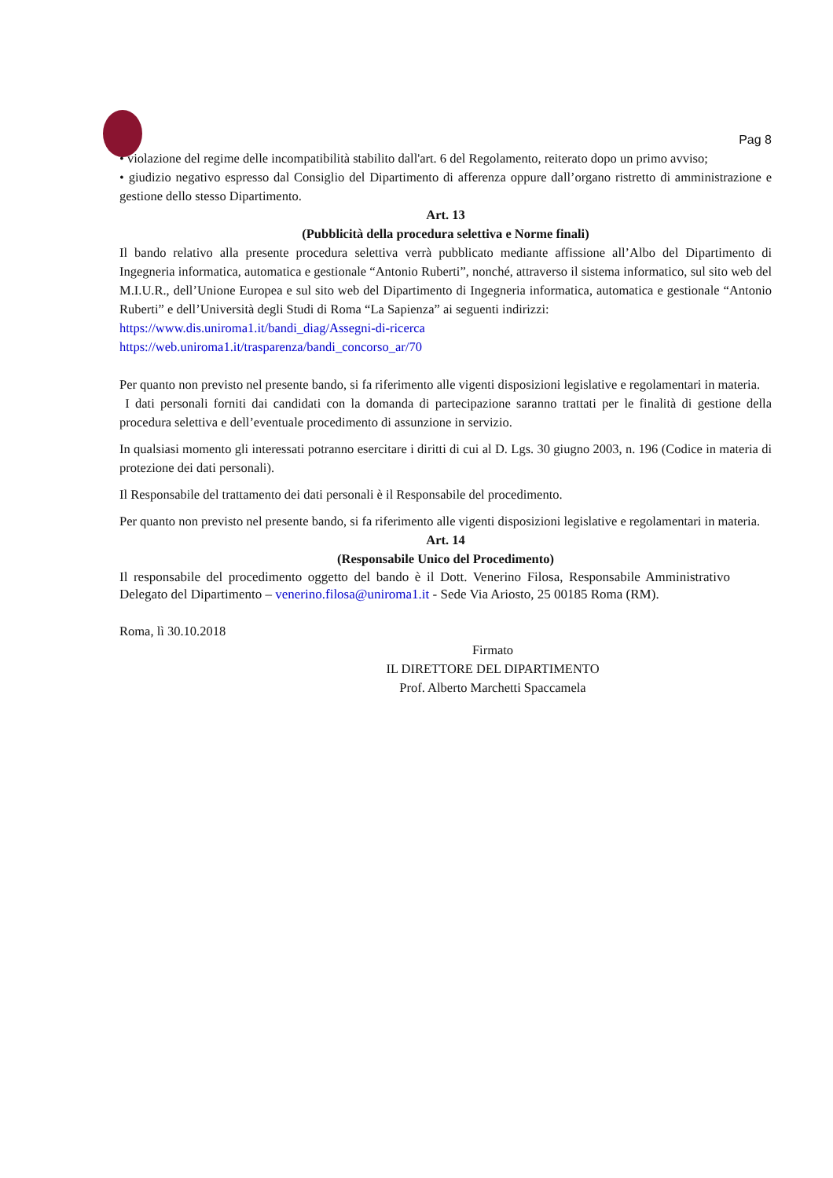Pag 8
• violazione del regime delle incompatibilità stabilito dall'art. 6 del Regolamento, reiterato dopo un primo avviso;
• giudizio negativo espresso dal Consiglio del Dipartimento di afferenza oppure dall’organo ristretto di amministrazione e gestione dello stesso Dipartimento.
Art. 13
(Pubblicità della procedura selettiva e Norme finali)
Il bando relativo alla presente procedura selettiva verrà pubblicato mediante affissione all’Albo del Dipartimento di Ingegneria informatica, automatica e gestionale “Antonio Ruberti”, nonché, attraverso il sistema informatico, sul sito web del M.I.U.R., dell’Unione Europea e sul sito web del Dipartimento di Ingegneria informatica, automatica e gestionale “Antonio Ruberti” e dell’Università degli Studi di Roma “La Sapienza” ai seguenti indirizzi:
https://www.dis.uniroma1.it/bandi_diag/Assegni-di-ricerca
https://web.uniroma1.it/trasparenza/bandi_concorso_ar/70
Per quanto non previsto nel presente bando, si fa riferimento alle vigenti disposizioni legislative e regolamentari in materia.
I dati personali forniti dai candidati con la domanda di partecipazione saranno trattati per le finalità di gestione della procedura selettiva e dell’eventuale procedimento di assunzione in servizio.
In qualsiasi momento gli interessati potranno esercitare i diritti di cui al D. Lgs. 30 giugno 2003, n. 196 (Codice in materia di protezione dei dati personali).
Il Responsabile del trattamento dei dati personali è il Responsabile del procedimento.
Per quanto non previsto nel presente bando, si fa riferimento alle vigenti disposizioni legislative e regolamentari in materia.
Art. 14
(Responsabile Unico del Procedimento)
Il responsabile del procedimento oggetto del bando è il Dott. Venerino Filosa, Responsabile Amministrativo Delegato del Dipartimento – venerino.filosa@uniroma1.it - Sede Via Ariosto, 25 00185 Roma (RM).
Roma, lì 30.10.2018
Firmato
IL DIRETTORE DEL DIPARTIMENTO
Prof. Alberto Marchetti Spaccamela